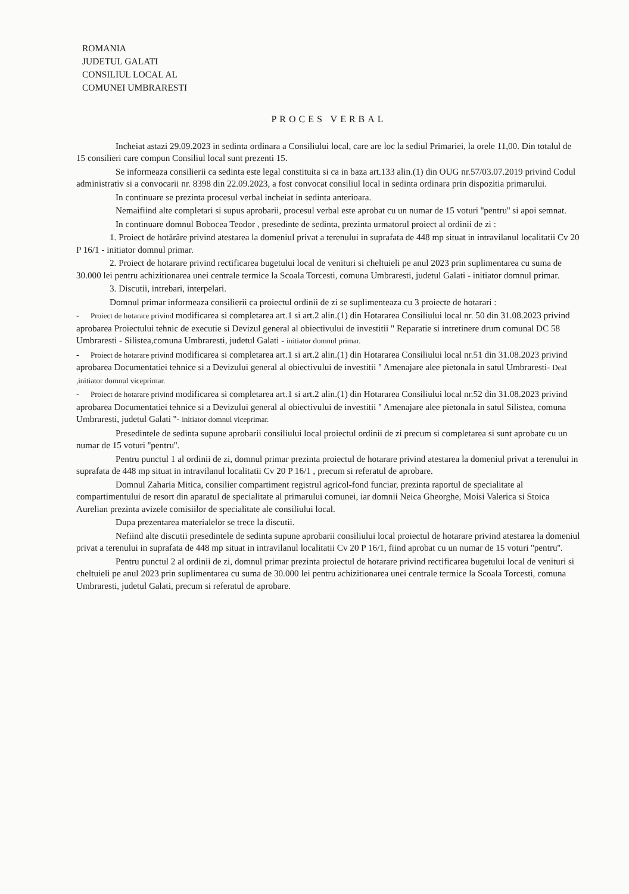ROMANIA
JUDETUL GALATI
CONSILIUL LOCAL AL
COMUNEI UMBRARESTI
PROCES VERBAL
Incheiat astazi 29.09.2023 in sedinta ordinara a Consiliului local, care are loc la sediul Primariei, la orele 11,00. Din totalul de 15 consilieri care compun Consiliul local sunt prezenti 15.
Se informeaza consilierii ca sedinta este legal constituita si ca in baza art.133 alin.(1) din OUG nr.57/03.07.2019 privind Codul administrativ si a convocarii nr. 8398 din 22.09.2023, a fost convocat consiliul local in sedinta ordinara prin dispozitia primarului.
In continuare se prezinta procesul verbal incheiat in sedinta anterioara.
Nemaifiind alte completari si supus aprobarii, procesul verbal este aprobat cu un numar de 15 voturi ''pentru'' si apoi semnat.
In continuare domnul Bobocea Teodor , presedinte de sedinta, prezinta urmatorul proiect al ordinii de zi :
1. Proiect de hotărâre privind atestarea la domeniul privat a terenului in suprafata de 448 mp situat in intravilanul localitatii Cv 20 P 16/1 - initiator domnul primar.
2. Proiect de hotarare privind rectificarea bugetului local de venituri si cheltuieli pe anul 2023 prin suplimentarea cu suma de 30.000 lei pentru achizitionarea unei centrale termice la Scoala Torcesti, comuna Umbraresti, judetul Galati - initiator domnul primar.
3. Discutii, intrebari, interpelari.
Domnul primar informeaza consilierii ca proiectul ordinii de zi se suplimenteaza cu 3 proiecte de hotarari :
- Proiect de hotarare privind modificarea si completarea art.1 si art.2 alin.(1) din Hotararea Consiliului local nr. 50 din 31.08.2023 privind aprobarea Proiectului tehnic de executie si Devizul general al obiectivului de investitii " Reparatie si intretinere drum comunal DC 58 Umbraresti - Silistea,comuna Umbraresti, judetul Galati - initiator domnul primar.
- Proiect de hotarare privind modificarea si completarea art.1 si art.2 alin.(1) din Hotararea Consiliului local nr.51 din 31.08.2023 privind aprobarea Documentatiei tehnice si a Devizului general al obiectivului de investitii '' Amenajare alee pietonala in satul Umbraresti- Deal ,initiator domnul viceprimar.
- Proiect de hotarare privind modificarea si completarea art.1 si art.2 alin.(1) din Hotararea Consiliului local nr.52 din 31.08.2023 privind aprobarea Documentatiei tehnice si a Devizului general al obiectivului de investitii '' Amenajare alee pietonala in satul Silistea, comuna Umbraresti, judetul Galati ''- initiator domnul viceprimar.
Presedintele de sedinta supune aprobarii consiliului local proiectul ordinii de zi precum si completarea si sunt aprobate cu un numar de 15 voturi ''pentru''.
Pentru punctul 1 al ordinii de zi, domnul primar prezinta proiectul de hotarare privind atestarea la domeniul privat a terenului in suprafata de 448 mp situat in intravilanul localitatii Cv 20 P 16/1 , precum si referatul de aprobare.
Domnul Zaharia Mitica, consilier compartiment registrul agricol-fond funciar, prezinta raportul de specialitate al compartimentului de resort din aparatul de specialitate al primarului comunei, iar domnii Neica Gheorghe, Moisi Valerica si Stoica Aurelian prezinta avizele comisiilor de specialitate ale consiliului local.
Dupa prezentarea materialelor se trece la discutii.
Nefiind alte discutii presedintele de sedinta supune aprobarii consiliului local proiectul de hotarare privind atestarea la domeniul privat a terenului in suprafata de 448 mp situat in intravilanul localitatii Cv 20 P 16/1, fiind aprobat cu un numar de 15 voturi ''pentru''.
Pentru punctul 2 al ordinii de zi, domnul primar prezinta proiectul de hotarare privind rectificarea bugetului local de venituri si cheltuieli pe anul 2023 prin suplimentarea cu suma de 30.000 lei pentru achizitionarea unei centrale termice la Scoala Torcesti, comuna Umbraresti, judetul Galati, precum si referatul de aprobare.